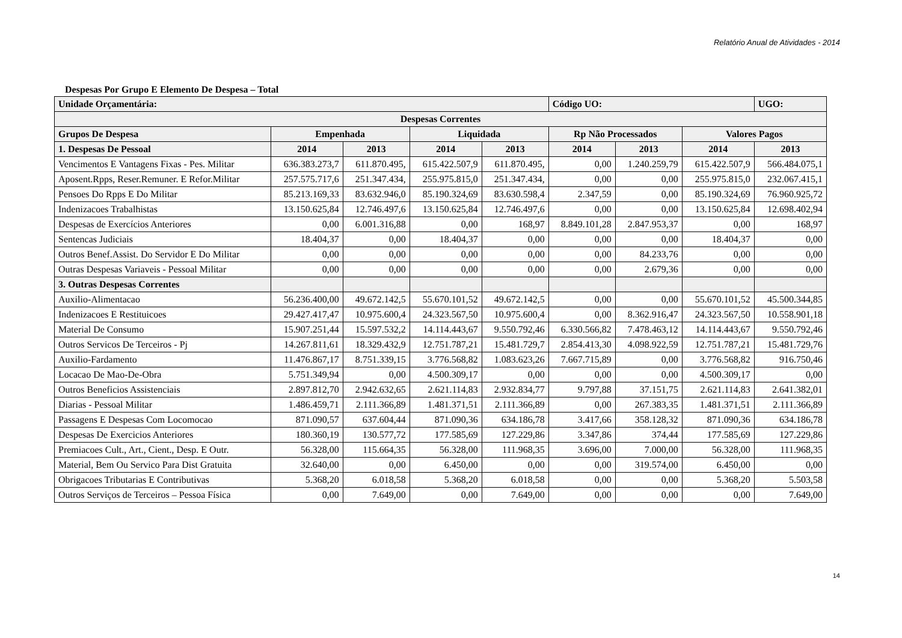Relatório Anual de Atividades - 2014
Despesas Por Grupo E Elemento De Despesa – Total
| Unidade Orçamentária: | | | | | Código UO: | | | UGO: |
| --- | --- | --- | --- | --- | --- | --- | --- | --- |
| Despesas Correntes | | | | | | | | |
| Grupos De Despesa | Empenhada | | Liquidada | | Rp Não Processados | | Valores Pagos | |
| 1. Despesas De Pessoal | 2014 | 2013 | 2014 | 2013 | 2014 | 2013 | 2014 | 2013 |
| Vencimentos E Vantagens Fixas - Pes. Militar | 636.383.273,7 | 611.870.495, | 615.422.507,9 | 611.870.495, | 0,00 | 1.240.259,79 | 615.422.507,9 | 566.484.075,1 |
| Aposent.Rpps, Reser.Remuner. E Refor.Militar | 257.575.717,6 | 251.347.434, | 255.975.815,0 | 251.347.434, | 0,00 | 0,00 | 255.975.815,0 | 232.067.415,1 |
| Pensoes Do Rpps E Do Militar | 85.213.169,33 | 83.632.946,0 | 85.190.324,69 | 83.630.598,4 | 2.347,59 | 0,00 | 85.190.324,69 | 76.960.925,72 |
| Indenizacoes Trabalhistas | 13.150.625,84 | 12.746.497,6 | 13.150.625,84 | 12.746.497,6 | 0,00 | 0,00 | 13.150.625,84 | 12.698.402,94 |
| Despesas de Exercícios Anteriores | 0,00 | 6.001.316,88 | 0,00 | 168,97 | 8.849.101,28 | 2.847.953,37 | 0,00 | 168,97 |
| Sentencas Judiciais | 18.404,37 | 0,00 | 18.404,37 | 0,00 | 0,00 | 0,00 | 18.404,37 | 0,00 |
| Outros Benef.Assist. Do Servidor E Do Militar | 0,00 | 0,00 | 0,00 | 0,00 | 0,00 | 84.233,76 | 0,00 | 0,00 |
| Outras Despesas Variaveis - Pessoal Militar | 0,00 | 0,00 | 0,00 | 0,00 | 0,00 | 2.679,36 | 0,00 | 0,00 |
| 3. Outras Despesas Correntes | | | | | | | | |
| Auxilio-Alimentacao | 56.236.400,00 | 49.672.142,5 | 55.670.101,52 | 49.672.142,5 | 0,00 | 0,00 | 55.670.101,52 | 45.500.344,85 |
| Indenizacoes E Restituicoes | 29.427.417,47 | 10.975.600,4 | 24.323.567,50 | 10.975.600,4 | 0,00 | 8.362.916,47 | 24.323.567,50 | 10.558.901,18 |
| Material De Consumo | 15.907.251,44 | 15.597.532,2 | 14.114.443,67 | 9.550.792,46 | 6.330.566,82 | 7.478.463,12 | 14.114.443,67 | 9.550.792,46 |
| Outros Servicos De Terceiros - Pj | 14.267.811,61 | 18.329.432,9 | 12.751.787,21 | 15.481.729,7 | 2.854.413,30 | 4.098.922,59 | 12.751.787,21 | 15.481.729,76 |
| Auxilio-Fardamento | 11.476.867,17 | 8.751.339,15 | 3.776.568,82 | 1.083.623,26 | 7.667.715,89 | 0,00 | 3.776.568,82 | 916.750,46 |
| Locacao De Mao-De-Obra | 5.751.349,94 | 0,00 | 4.500.309,17 | 0,00 | 0,00 | 0,00 | 4.500.309,17 | 0,00 |
| Outros Beneficios Assistenciais | 2.897.812,70 | 2.942.632,65 | 2.621.114,83 | 2.932.834,77 | 9.797,88 | 37.151,75 | 2.621.114,83 | 2.641.382,01 |
| Diarias - Pessoal Militar | 1.486.459,71 | 2.111.366,89 | 1.481.371,51 | 2.111.366,89 | 0,00 | 267.383,35 | 1.481.371,51 | 2.111.366,89 |
| Passagens E Despesas Com Locomocao | 871.090,57 | 637.604,44 | 871.090,36 | 634.186,78 | 3.417,66 | 358.128,32 | 871.090,36 | 634.186,78 |
| Despesas De Exercicios Anteriores | 180.360,19 | 130.577,72 | 177.585,69 | 127.229,86 | 3.347,86 | 374,44 | 177.585,69 | 127.229,86 |
| Premiacoes Cult., Art., Cient., Desp. E Outr. | 56.328,00 | 115.664,35 | 56.328,00 | 111.968,35 | 3.696,00 | 7.000,00 | 56.328,00 | 111.968,35 |
| Material, Bem Ou Servico Para Dist Gratuita | 32.640,00 | 0,00 | 6.450,00 | 0,00 | 0,00 | 319.574,00 | 6.450,00 | 0,00 |
| Obrigacoes Tributarias E Contributivas | 5.368,20 | 6.018,58 | 5.368,20 | 6.018,58 | 0,00 | 0,00 | 5.368,20 | 5.503,58 |
| Outros Serviços de Terceiros – Pessoa Física | 0,00 | 7.649,00 | 0,00 | 7.649,00 | 0,00 | 0,00 | 0,00 | 7.649,00 |
14